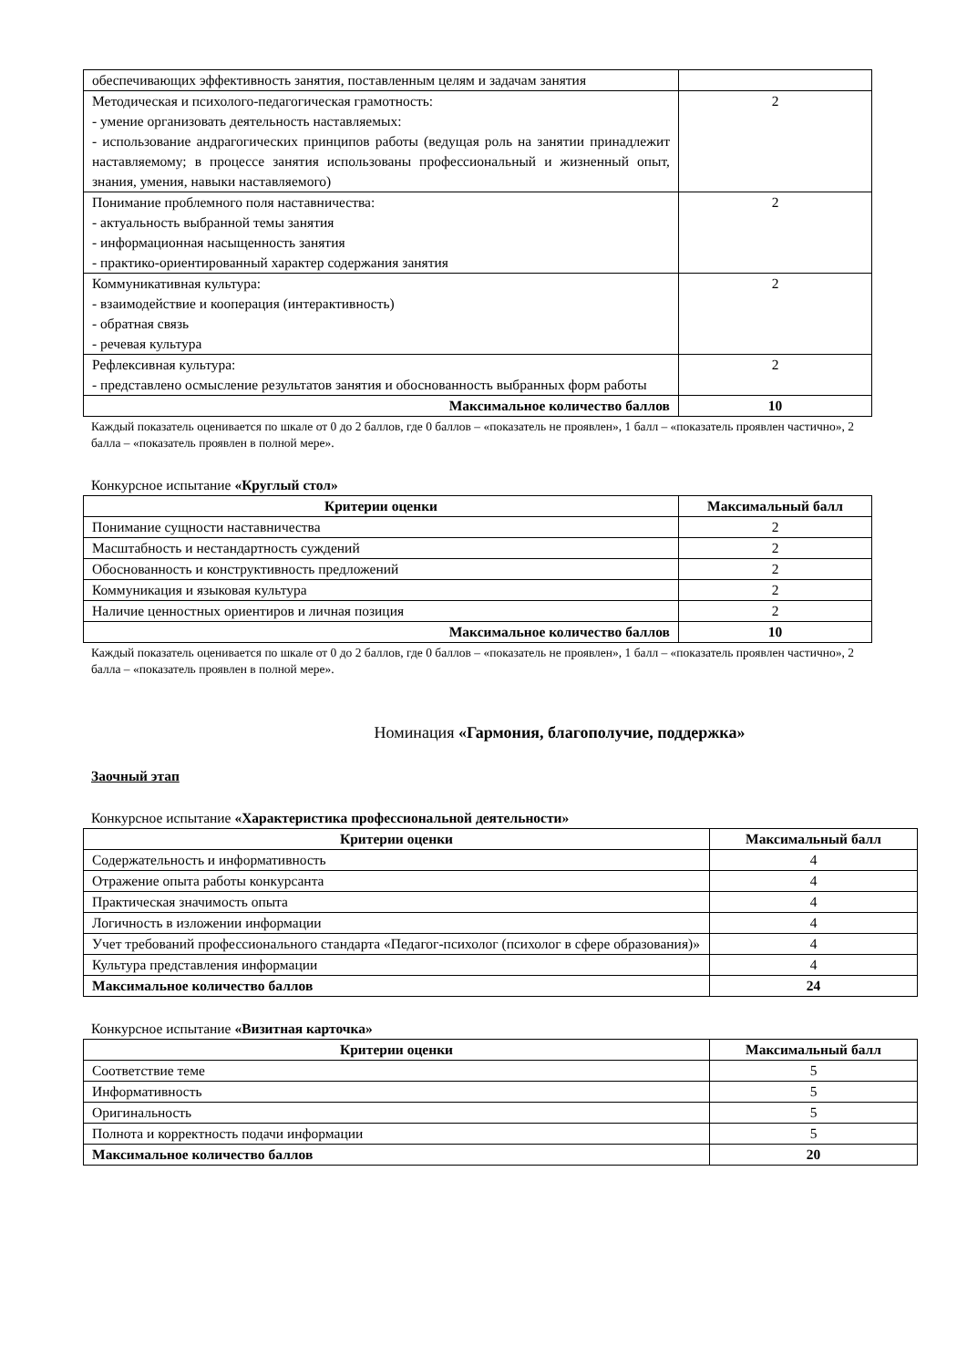| обеспечивающих эффективность занятия, поставленным целям и задачам занятия | |
| Методическая и психолого-педагогическая грамотность: - умение организовать деятельность наставляемых: - использование андрагогических принципов работы (ведущая роль на занятии принадлежит наставляемому; в процессе занятия использованы профессиональный и жизненный опыт, знания, умения, навыки наставляемого) | 2 |
| Понимание проблемного поля наставничества: - актуальность выбранной темы занятия - информационная насыщенность занятия - практико-ориентированный характер содержания занятия | 2 |
| Коммуникативная культура: - взаимодействие и кооперация (интерактивность) - обратная связь - речевая культура | 2 |
| Рефлексивная культура: - представлено осмысление результатов занятия и обоснованность выбранных форм работы | 2 |
| Максимальное количество баллов | 10 |
Каждый показатель оценивается по шкале от 0 до 2 баллов, где 0 баллов – «показатель не проявлен», 1 балл – «показатель проявлен частично», 2 балла – «показатель проявлен в полной мере».
Конкурсное испытание «Круглый стол»
| Критерии оценки | Максимальный балл |
| --- | --- |
| Понимание сущности наставничества | 2 |
| Масштабность и нестандартность суждений | 2 |
| Обоснованность и конструктивность предложений | 2 |
| Коммуникация и языковая культура | 2 |
| Наличие ценностных ориентиров и личная позиция | 2 |
| Максимальное количество баллов | 10 |
Каждый показатель оценивается по шкале от 0 до 2 баллов, где 0 баллов – «показатель не проявлен», 1 балл – «показатель проявлен частично», 2 балла – «показатель проявлен в полной мере».
Номинация «Гармония, благополучие, поддержка»
Заочный этап
Конкурсное испытание «Характеристика профессиональной деятельности»
| Критерии оценки | Максимальный балл |
| --- | --- |
| Содержательность и информативность | 4 |
| Отражение опыта работы конкурсанта | 4 |
| Практическая значимость опыта | 4 |
| Логичность в изложении информации | 4 |
| Учет требований профессионального стандарта «Педагог-психолог (психолог в сфере образования)» | 4 |
| Культура представления информации | 4 |
| Максимальное количество баллов | 24 |
Конкурсное испытание «Визитная карточка»
| Критерии оценки | Максимальный балл |
| --- | --- |
| Соответствие теме | 5 |
| Информативность | 5 |
| Оригинальность | 5 |
| Полнота и корректность подачи информации | 5 |
| Максимальное количество баллов | 20 |